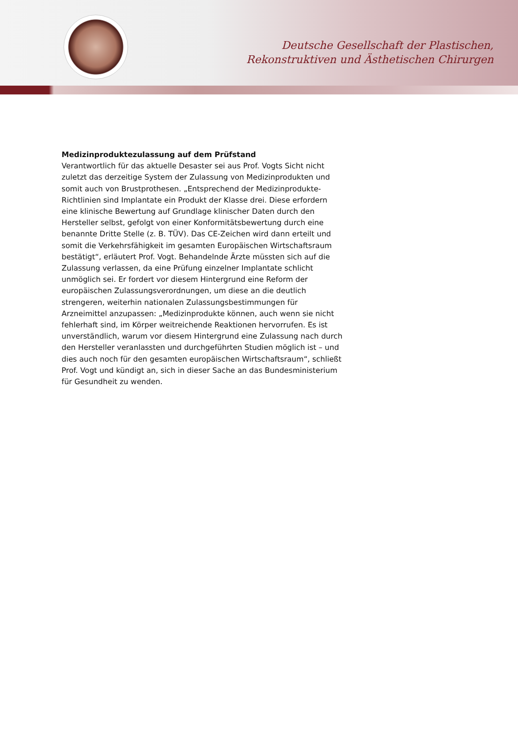Deutsche Gesellschaft der Plastischen,
Rekonstruktiven und Ästhetischen Chirurgen
Medizinproduktezulassung auf dem Prüfstand
Verantwortlich für das aktuelle Desaster sei aus Prof. Vogts Sicht nicht zuletzt das derzeitige System der Zulassung von Medizinprodukten und somit auch von Brustprothesen. „Entsprechend der Medizinprodukte-Richtlinien sind Implantate ein Produkt der Klasse drei. Diese erfordern eine klinische Bewertung auf Grundlage klinischer Daten durch den Hersteller selbst, gefolgt von einer Konformitätsbewertung durch eine benannte Dritte Stelle (z. B. TÜV). Das CE-Zeichen wird dann erteilt und somit die Verkehrsfähigkeit im gesamten Europäischen Wirtschaftsraum bestätigt“, erläutert Prof. Vogt. Behandelnde Ärzte müssten sich auf die Zulassung verlassen, da eine Prüfung einzelner Implantate schlicht unmöglich sei. Er fordert vor diesem Hintergrund eine Reform der europäischen Zulassungsverordnungen, um diese an die deutlich strengeren, weiterhin nationalen Zulassungsbestimmungen für Arzneimittel anzupassen: „Medizinprodukte können, auch wenn sie nicht fehlerhaft sind, im Körper weitreichende Reaktionen hervorrufen. Es ist unverständlich, warum vor diesem Hintergrund eine Zulassung nach durch den Hersteller veranlassten und durchgeführten Studien möglich ist – und dies auch noch für den gesamten europäischen Wirtschaftsraum“, schließt Prof. Vogt und kündigt an, sich in dieser Sache an das Bundesministerium für Gesundheit zu wenden.